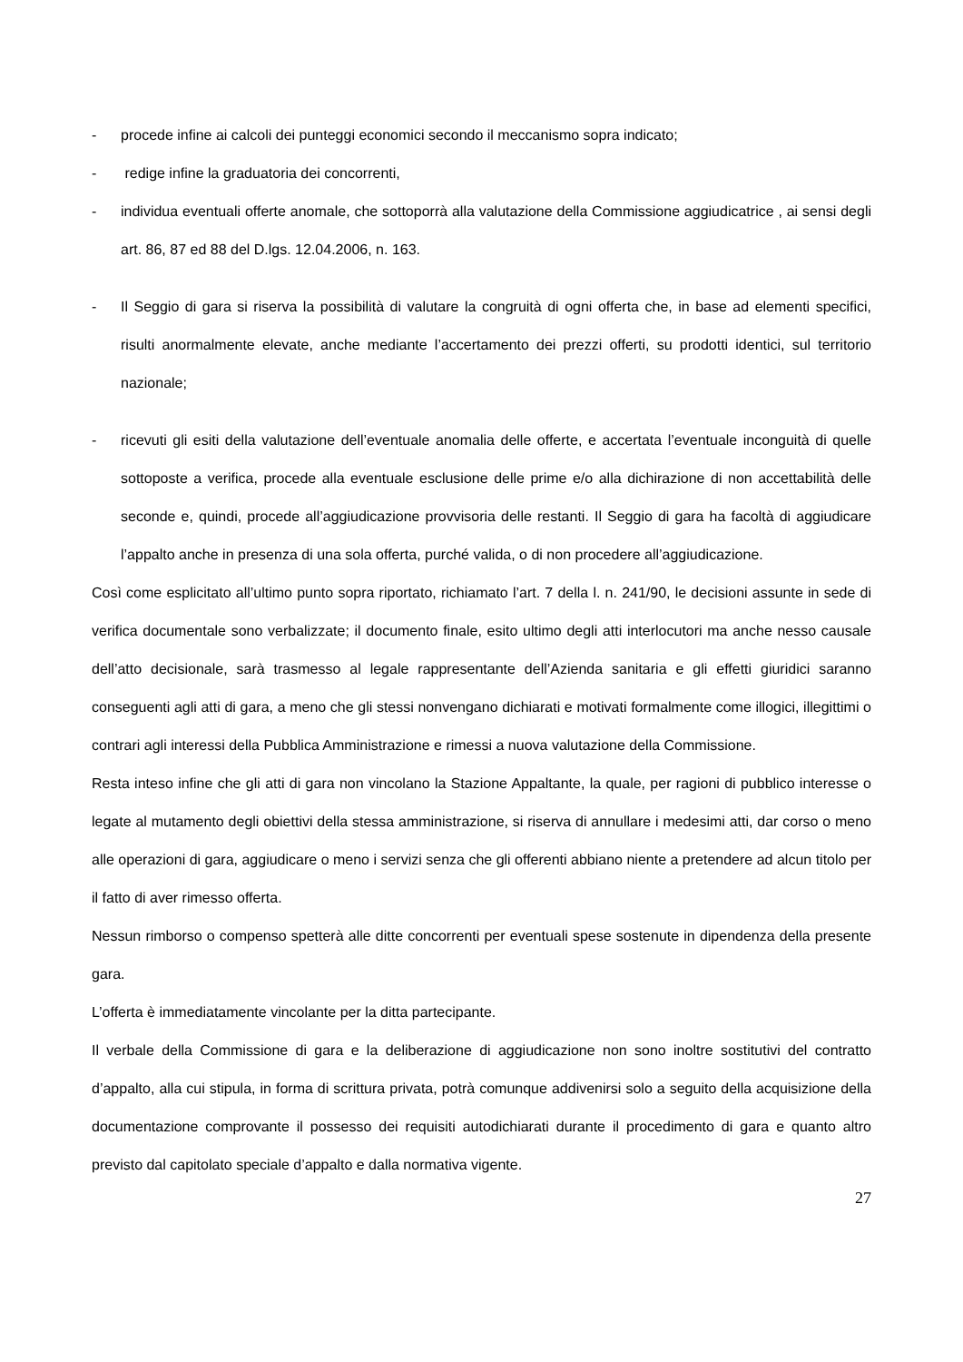- procede infine ai calcoli dei punteggi economici secondo il meccanismo sopra indicato;
- redige infine la graduatoria dei concorrenti,
- individua eventuali offerte anomale, che sottoporrà alla valutazione della Commissione aggiudicatrice , ai sensi degli art. 86, 87 ed 88 del D.lgs. 12.04.2006, n. 163.
- Il Seggio di gara si riserva la possibilità di valutare la congruità di ogni offerta che, in base ad elementi specifici, risulti anormalmente elevate, anche mediante l’accertamento dei prezzi offerti, su prodotti identici, sul territorio nazionale;
- ricevuti gli esiti della valutazione dell’eventuale anomalia delle offerte, e accertata l’eventuale inconguità di quelle sottoposte a verifica, procede alla eventuale esclusione delle prime e/o alla dichirazione di non accettabilità delle seconde e, quindi, procede all’aggiudicazione provvisoria delle restanti. Il Seggio di gara ha facoltà di aggiudicare l’appalto anche in presenza di una sola offerta, purché valida, o di non procedere all’aggiudicazione.
Così come esplicitato all’ultimo punto sopra riportato, richiamato l’art. 7 della l. n. 241/90, le decisioni assunte in sede di verifica documentale sono verbalizzate; il documento finale, esito ultimo degli atti interlocutori ma anche nesso causale dell’atto decisionale, sarà trasmesso al legale rappresentante dell’Azienda sanitaria e gli effetti giuridici saranno conseguenti agli atti di gara, a meno che gli stessi nonvengano dichiarati e motivati formalmente come illogici, illegittimi o contrari agli interessi della Pubblica Amministrazione e rimessi a nuova valutazione della Commissione.
Resta inteso infine che gli atti di gara non vincolano la Stazione Appaltante, la quale, per ragioni di pubblico interesse o legate al mutamento degli obiettivi della stessa amministrazione, si riserva di annullare i medesimi atti, dar corso o meno alle operazioni di gara, aggiudicare o meno i servizi senza che gli offerenti abbiano niente a pretendere ad alcun titolo per il fatto di aver rimesso offerta.
Nessun rimborso o compenso spetterà alle ditte concorrenti per eventuali spese sostenute in dipendenza della presente gara.
L’offerta è immediatamente vincolante per la ditta partecipante.
Il verbale della Commissione di gara e la deliberazione di aggiudicazione non sono inoltre sostitutivi del contratto d’appalto, alla cui stipula, in forma di scrittura privata, potrà comunque addivenirsi solo a seguito della acquisizione della documentazione comprovante il possesso dei requisiti autodichiarati durante il procedimento di gara e quanto altro previsto dal capitolato speciale d’appalto e dalla normativa vigente.
27